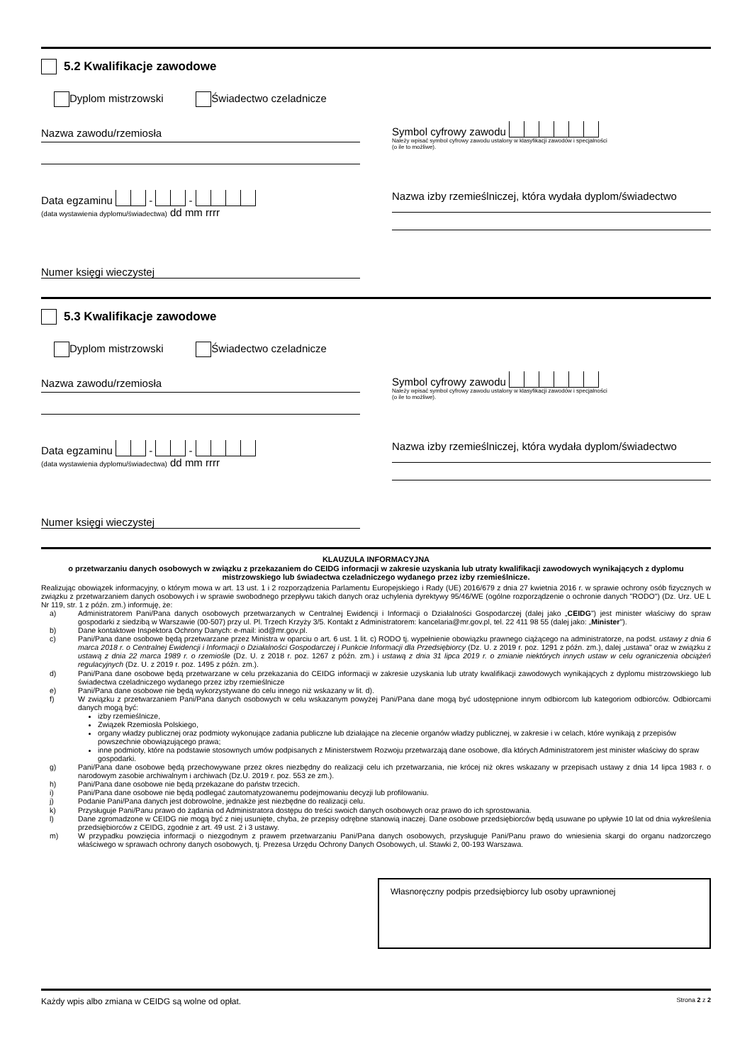5.2 Kwalifikacje zawodowe
Dyplom mistrzowski Świadectwo czeladnicze
Nazwa zawodu/rzemiosła
Symbol cyfrowy zawodu
Należy wpisać symbol cyfrowy zawodu ustalony w klasyfikacji zawodów i specjalności
(o ile to możliwe).
Data egzaminu - -
(data wystawienia dyplomu/świadectwa) dd mm rrrr
Nazwa izby rzemieślniczej, która wydała dyplom/świadectwo
Numer księgi wieczystej
5.3 Kwalifikacje zawodowe
Dyplom mistrzowski Świadectwo czeladnicze
Nazwa zawodu/rzemiosła
Symbol cyfrowy zawodu
Należy wpisać symbol cyfrowy zawodu ustalony w klasyfikacji zawodów i specjalności
(o ile to możliwe).
Data egzaminu - -
(data wystawienia dyplomu/świadectwa) dd mm rrrr
Nazwa izby rzemieślniczej, która wydała dyplom/świadectwo
Numer księgi wieczystej
KLAUZULA INFORMACYJNA
o przetwarzaniu danych osobowych w związku z przekazaniem do CEIDG informacji w zakresie uzyskania lub utraty kwalifikacji zawodowych wynikających z dyplomu mistrzowskiego lub świadectwa czeladniczego wydanego przez izby rzemieślnicze.
Realizując obowiązek informacyjny, o którym mowa w art. 13 ust. 1 i 2 rozporządzenia Parlamentu Europejskiego i Rady (UE) 2016/679 z dnia 27 kwietnia 2016 r. w sprawie ochrony osób fizycznych w związku z przetwarzaniem danych osobowych i w sprawie swobodnego przepływu takich danych oraz uchylenia dyrektywy 95/46/WE (ogólne rozporządzenie o ochronie danych "RODO") (Dz. Urz. UE L Nr 119, str. 1 z późn. zm.) informuję, że:
a) Administratorem Pani/Pana danych osobowych przetwarzanych w Centralnej Ewidencji i Informacji o Działalności Gospodarczej (dalej jako „CEIDG") jest minister właściwy do spraw gospodarki z siedzibą w Warszawie (00-507) przy ul. Pl. Trzech Krzyży 3/5. Kontakt z Administratorem: kancelaria@mr.gov.pl, tel. 22 411 98 55 (dalej jako: „Minister").
b) Dane kontaktowe Inspektora Ochrony Danych: e-mail: iod@mr.gov.pl.
c) Pani/Pana dane osobowe będą przetwarzane przez Ministra w oparciu o art. 6 ust. 1 lit. c) RODO tj. wypełnienie obowiązku prawnego ciążącego na administratorze, na podst. ustawy z dnia 6 marca 2018 r. o Centralnej Ewidencji i Informacji o Działalności Gospodarczej i Punkcie Informacji dla Przedsiębiorcy (Dz. U. z 2019 r. poz. 1291 z późn. zm.), dalej „ustawa" oraz w związku z ustawą z dnia 22 marca 1989 r. o rzemiośle (Dz. U. z 2018 r. poz. 1267 z późn. zm.) i ustawą z dnia 31 lipca 2019 r. o zmianie niektórych innych ustaw w celu ograniczenia obciążeń regulacyjnych (Dz. U. z 2019 r. poz. 1495 z późn. zm.).
d) Pani/Pana dane osobowe będą przetwarzane w celu przekazania do CEIDG informacji w zakresie uzyskania lub utraty kwalifikacji zawodowych wynikających z dyplomu mistrzowskiego lub świadectwa czeladniczego wydanego przez izby rzemieślnicze
e) Pani/Pana dane osobowe nie będą wykorzystywane do celu innego niż wskazany w lit. d).
f) W związku z przetwarzaniem Pani/Pana danych osobowych w celu wskazanym powyżej Pani/Pana dane mogą być udostępnione innym odbiorcom lub kategoriom odbiorców. Odbiorcami danych mogą być:
izby rzemieślnicze,
Związek Rzemiosła Polskiego,
organy władzy publicznej oraz podmioty wykonujące zadania publiczne lub działające na zlecenie organów władzy publicznej, w zakresie i w celach, które wynikają z przepisów powszechnie obowiązującego prawa;
inne podmioty, które na podstawie stosownych umów podpisanych z Ministerstwem Rozwoju przetwarzają dane osobowe, dla których Administratorem jest minister właściwy do spraw gospodarki.
g) Pani/Pana dane osobowe będą przechowywane przez okres niezbędny do realizacji celu ich przetwarzania, nie krócej niż okres wskazany w przepisach ustawy z dnia 14 lipca 1983 r. o narodowym zasobie archiwalnym i archiwach (Dz.U. 2019 r. poz. 553 ze zm.).
h) Pani/Pana dane osobowe nie będą przekazane do państw trzecich.
i) Pani/Pana dane osobowe nie będą podlegać zautomatyzowanemu podejmowaniu decyzji lub profilowaniu.
j) Podanie Pani/Pana danych jest dobrowolne, jednakże jest niezbędne do realizacji celu.
k) Przysługuje Pani/Panu prawo do żądania od Administratora dostępu do treści swoich danych osobowych oraz prawo do ich sprostowania.
l) Dane zgromadzone w CEIDG nie mogą być z niej usunięte, chyba, że przepisy odrębne stanowią inaczej. Dane osobowe przedsiębiorców będą usuwane po upływie 10 lat od dnia wykreślenia przedsiębiorców z CEIDG, zgodnie z art. 49 ust. 2 i 3 ustawy.
m) W przypadku powzięcia informacji o niezgodnym z prawem przetwarzaniu Pani/Pana danych osobowych, przysługuje Pani/Panu prawo do wniesienia skargi do organu nadzorczego właściwego w sprawach ochrony danych osobowych, tj. Prezesa Urzędu Ochrony Danych Osobowych, ul. Stawki 2, 00-193 Warszawa.
Własnoręczny podpis przedsiębiorcy lub osoby uprawnionej
Każdy wpis albo zmiana w CEIDG są wolne od opłat. Strona 2 z 2